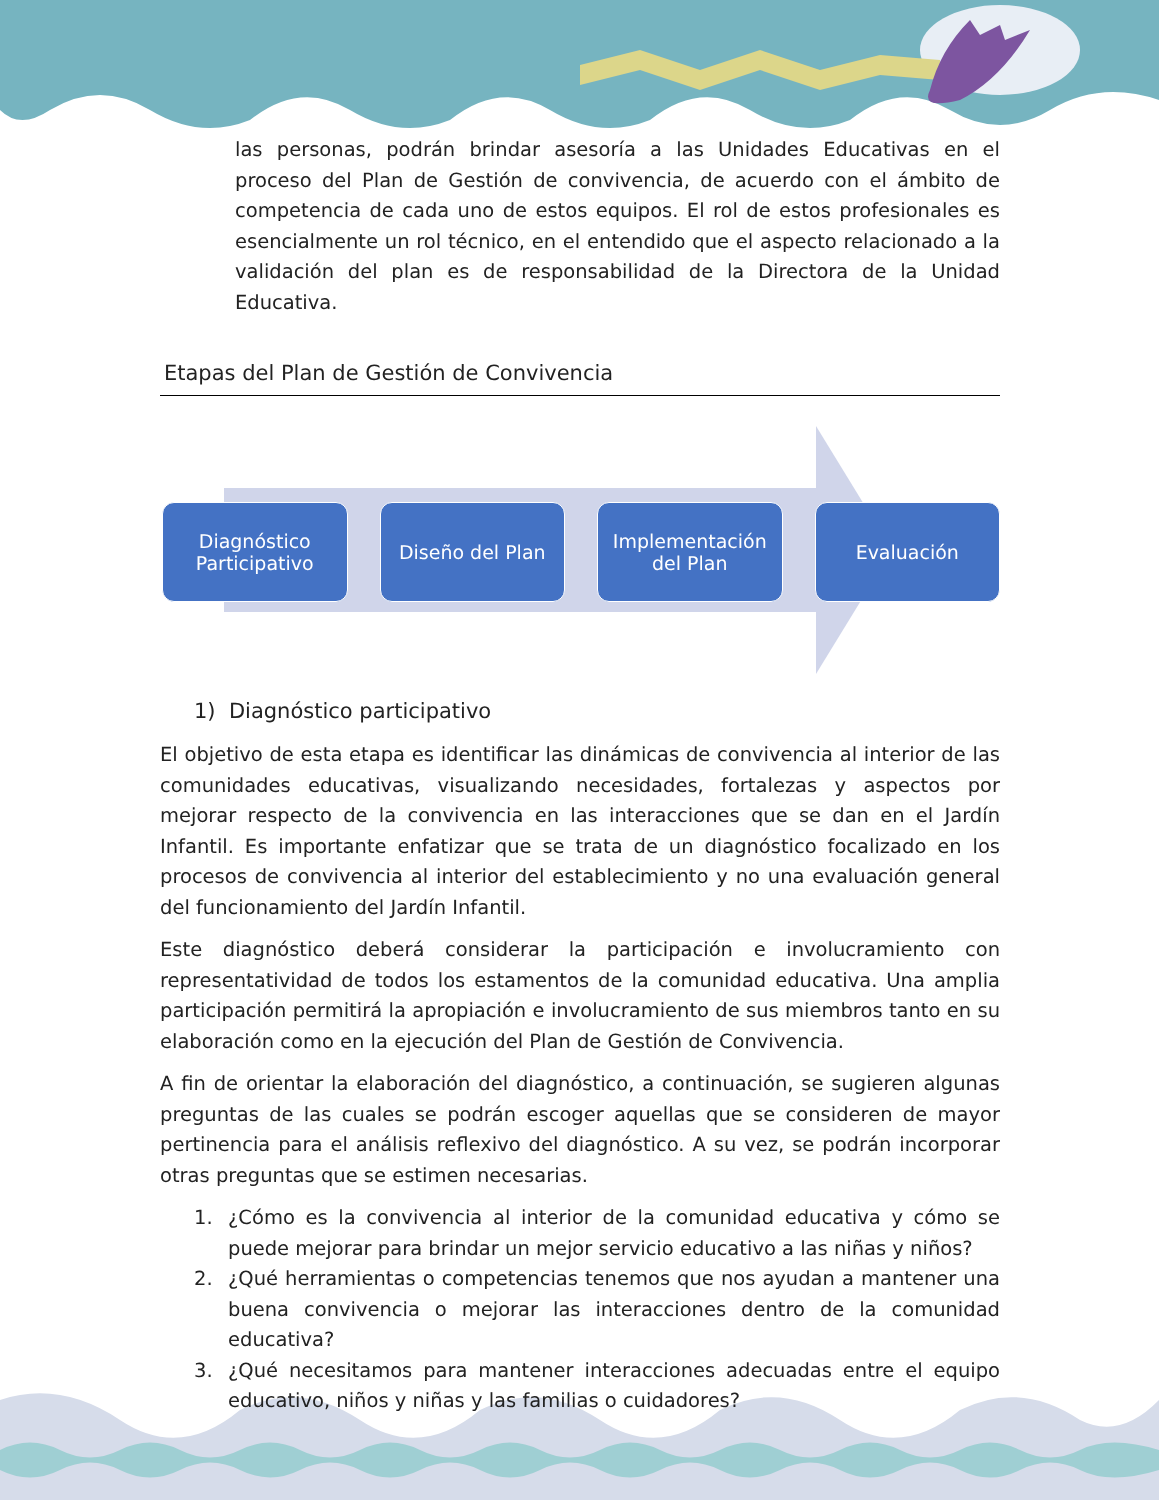las personas, podrán brindar asesoría a las Unidades Educativas en el proceso del Plan de Gestión de convivencia, de acuerdo con el ámbito de competencia de cada uno de estos equipos. El rol de estos profesionales es esencialmente un rol técnico, en el entendido que el aspecto relacionado a la validación del plan es de responsabilidad de la Directora de la Unidad Educativa.
Etapas del Plan de Gestión de Convivencia
Diagnóstico
Participativo
Diseño del Plan Implementación
del Plan
Evaluación
1) Diagnóstico participativo
El objetivo de esta etapa es identificar las dinámicas de convivencia al interior de las comunidades educativas, visualizando necesidades, fortalezas y aspectos por mejorar respecto de la convivencia en las interacciones que se dan en el Jardín Infantil. Es importante enfatizar que se trata de un diagnóstico focalizado en los procesos de convivencia al interior del establecimiento y no una evaluación general del funcionamiento del Jardín Infantil.
Este diagnóstico deberá considerar la participación e involucramiento con representatividad de todos los estamentos de la comunidad educativa. Una amplia participación permitirá la apropiación e involucramiento de sus miembros tanto en su elaboración como en la ejecución del Plan de Gestión de Convivencia.
A fin de orientar la elaboración del diagnóstico, a continuación, se sugieren algunas preguntas de las cuales se podrán escoger aquellas que se consideren de mayor pertinencia para el análisis reflexivo del diagnóstico. A su vez, se podrán incorporar otras preguntas que se estimen necesarias.
1. ¿Cómo es la convivencia al interior de la comunidad educativa y cómo se puede mejorar para brindar un mejor servicio educativo a las niñas y niños?
2. ¿Qué herramientas o competencias tenemos que nos ayudan a mantener una buena convivencia o mejorar las interacciones dentro de la comunidad educativa?
3. ¿Qué necesitamos para mantener interacciones adecuadas entre el equipo educativo, niños y niñas y las familias o cuidadores?